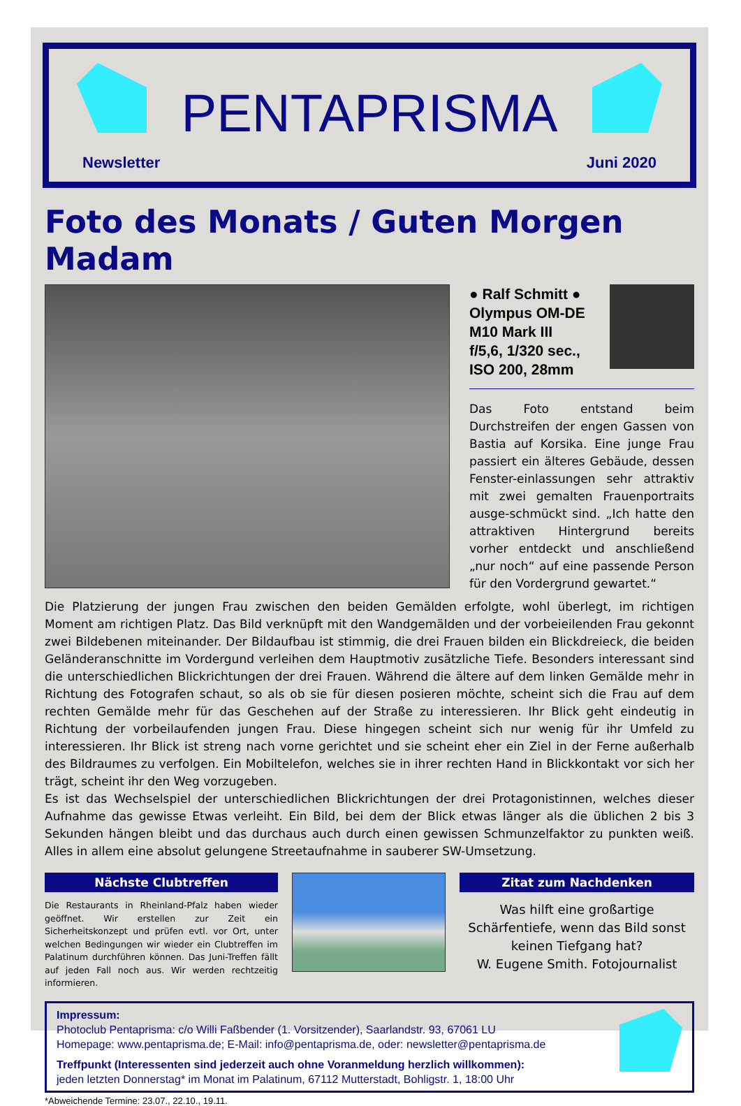PENTAPRISMA
Newsletter Juni 2020
Foto des Monats / Guten Morgen Madam
● Ralf Schmitt ●
Olympus OM-DE
M10 Mark III
f/5,6, 1/320 sec.,
ISO 200, 28mm
Das Foto entstand beim Durchstreifen der engen Gassen von Bastia auf Korsika. Eine junge Frau passiert ein älteres Gebäude, dessen Fenster-einlassungen sehr attraktiv mit zwei gemalten Frauenportraits ausge-schmückt sind. „Ich hatte den attraktiven Hintergrund bereits vorher entdeckt und anschließend „nur noch“ auf eine passende Person für den Vordergrund gewartet.“
Die Platzierung der jungen Frau zwischen den beiden Gemälden erfolgte, wohl überlegt, im richtigen Moment am richtigen Platz. Das Bild verknüpft mit den Wandgemälden und der vorbeieilenden Frau gekonnt zwei Bildebenen miteinander. Der Bildaufbau ist stimmig, die drei Frauen bilden ein Blickdreieck, die beiden Geländeranschnitte im Vordergund verleihen dem Hauptmotiv zusätzliche Tiefe. Besonders interessant sind die unterschiedlichen Blickrichtungen der drei Frauen. Während die ältere auf dem linken Gemälde mehr in Richtung des Fotografen schaut, so als ob sie für diesen posieren möchte, scheint sich die Frau auf dem rechten Gemälde mehr für das Geschehen auf der Straße zu interessieren. Ihr Blick geht eindeutig in Richtung der vorbeilaufenden jungen Frau. Diese hingegen scheint sich nur wenig für ihr Umfeld zu interessieren. Ihr Blick ist streng nach vorne gerichtet und sie scheint eher ein Ziel in der Ferne außerhalb des Bildraumes zu verfolgen. Ein Mobiltelefon, welches sie in ihrer rechten Hand in Blickkontakt vor sich her trägt, scheint ihr den Weg vorzugeben.
Es ist das Wechselspiel der unterschiedlichen Blickrichtungen der drei Protagonistinnen, welches dieser Aufnahme das gewisse Etwas verleiht. Ein Bild, bei dem der Blick etwas länger als die üblichen 2 bis 3 Sekunden hängen bleibt und das durchaus auch durch einen gewissen Schmunzelfaktor zu punkten weiß. Alles in allem eine absolut gelungene Streetaufnahme in sauberer SW-Umsetzung.
Nächste Clubtreffen
Die Restaurants in Rheinland-Pfalz haben wieder geöffnet. Wir erstellen zur Zeit ein Sicherheitskonzept und prüfen evtl. vor Ort, unter welchen Bedingungen wir wieder ein Clubtreffen im Palatinum durchführen können. Das Juni-Treffen fällt auf jeden Fall noch aus. Wir werden rechtzeitig informieren.
Zitat zum Nachdenken
Was hilft eine großartige Schärfentiefe, wenn das Bild sonst keinen Tiefgang hat?
W. Eugene Smith. Fotojournalist
Impressum:
Photoclub Pentaprisma: c/o Willi Faßbender (1. Vorsitzender), Saarlandstr. 93, 67061 LU
Homepage: www.pentaprisma.de; E-Mail: info@pentaprisma.de, oder: newsletter@pentaprisma.de
Treffpunkt (Interessenten sind jederzeit auch ohne Voranmeldung herzlich willkommen):
jeden letzten Donnerstag* im Monat im Palatinum, 67112 Mutterstadt, Bohligstr. 1, 18:00 Uhr
*Abweichende Termine: 23.07., 22.10., 19.11.